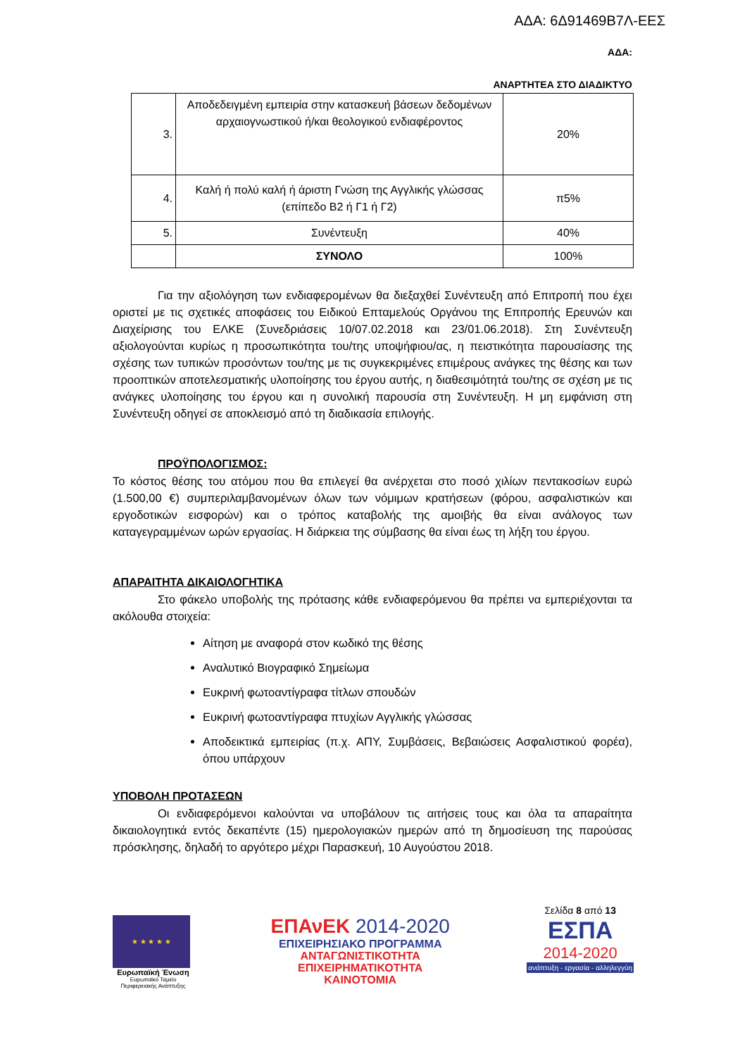ΑΔΑ: 6Δ91469Β7Λ-ΕΕΣ
ΑΔΑ:
ΑΝΑΡΤΗΤΕΑ ΣΤΟ ΔΙΑΔΙΚΤΥΟ
| 3. | Αποδεδειγμένη εμπειρία στην κατασκευή βάσεων δεδομένων αρχαιογνωστικού ή/και θεολογικού ενδιαφέροντος | 20% |
| 4. | Καλή ή πολύ καλή ή άριστη Γνώση της Αγγλικής γλώσσας (επίπεδο Β2 ή Γ1 ή Γ2) | π5% |
| 5. | Συνέντευξη | 40% |
| | ΣΥΝΟΛΟ | 100% |
Για την αξιολόγηση των ενδιαφερομένων θα διεξαχθεί Συνέντευξη από Επιτροπή που έχει οριστεί με τις σχετικές αποφάσεις του Ειδικού Επταμελούς Οργάνου της Επιτροπής Ερευνών και Διαχείρισης του ΕΛΚΕ (Συνεδριάσεις 10/07.02.2018 και 23/01.06.2018). Στη Συνέντευξη αξιολογούνται κυρίως η προσωπικότητα του/της υποψήφιου/ας, η πειστικότητα παρουσίασης της σχέσης των τυπικών προσόντων του/της με τις συγκεκριμένες επιμέρους ανάγκες της θέσης και των προοπτικών αποτελεσματικής υλοποίησης του έργου αυτής, η διαθεσιμότητά του/της σε σχέση με τις ανάγκες υλοποίησης του έργου και η συνολική παρουσία στη Συνέντευξη. Η μη εμφάνιση στη Συνέντευξη οδηγεί σε αποκλεισμό από τη διαδικασία επιλογής.
ΠΡΟΫΠΟΛΟΓΙΣΜΟΣ:
Το κόστος θέσης του ατόμου που θα επιλεγεί θα ανέρχεται στο ποσό χιλίων πεντακοσίων ευρώ (1.500,00 €) συμπεριλαμβανομένων όλων των νόμιμων κρατήσεων (φόρου, ασφαλιστικών και εργοδοτικών εισφορών) και ο τρόπος καταβολής της αμοιβής θα είναι ανάλογος των καταγεγραμμένων ωρών εργασίας. Η διάρκεια της σύμβασης θα είναι έως τη λήξη του έργου.
ΑΠΑΡΑΙΤΗΤΑ ΔΙΚΑΙΟΛΟΓΗΤΙΚΑ
Στο φάκελο υποβολής της πρότασης κάθε ενδιαφερόμενου θα πρέπει να εμπεριέχονται τα ακόλουθα στοιχεία:
Αίτηση με αναφορά στον κωδικό της θέσης
Αναλυτικό Βιογραφικό Σημείωμα
Ευκρινή φωτοαντίγραφα τίτλων σπουδών
Ευκρινή φωτοαντίγραφα πτυχίων Αγγλικής γλώσσας
Αποδεικτικά εμπειρίας (π.χ. ΑΠΥ, Συμβάσεις, Βεβαιώσεις Ασφαλιστικού φορέα), όπου υπάρχουν
ΥΠΟΒΟΛΗ ΠΡΟΤΑΣΕΩΝ
Οι ενδιαφερόμενοι καλούνται να υποβάλουν τις αιτήσεις τους και όλα τα απαραίτητα δικαιολογητικά εντός δεκαπέντε (15) ημερολογιακών ημερών από τη δημοσίευση της παρούσας πρόσκλησης, δηλαδή το αργότερο μέχρι Παρασκευή, 10 Αυγούστου 2018.
★ ★ ★ ★ ★
Ευρωπαϊκή Ένωση
Ευρωπαϊκό Ταμείο Περιφερειακής Ανάπτυξης
ΕΠΑνΕΚ 2014-2020
ΕΠΙΧΕΙΡΗΣΙΑΚΟ ΠΡΟΓΡΑΜΜΑ
ΑΝΤΑΓΩΝΙΣΤΙΚΟΤΗΤΑ
ΕΠΙΧΕΙΡΗΜΑΤΙΚΟΤΗΤΑ
ΚΑΙΝΟΤΟΜΙΑ
Σελίδα 8 από 13
ΕΣΠΑ
2014-2020
ανάπτυξη - εργασία - αλληλεγγύη